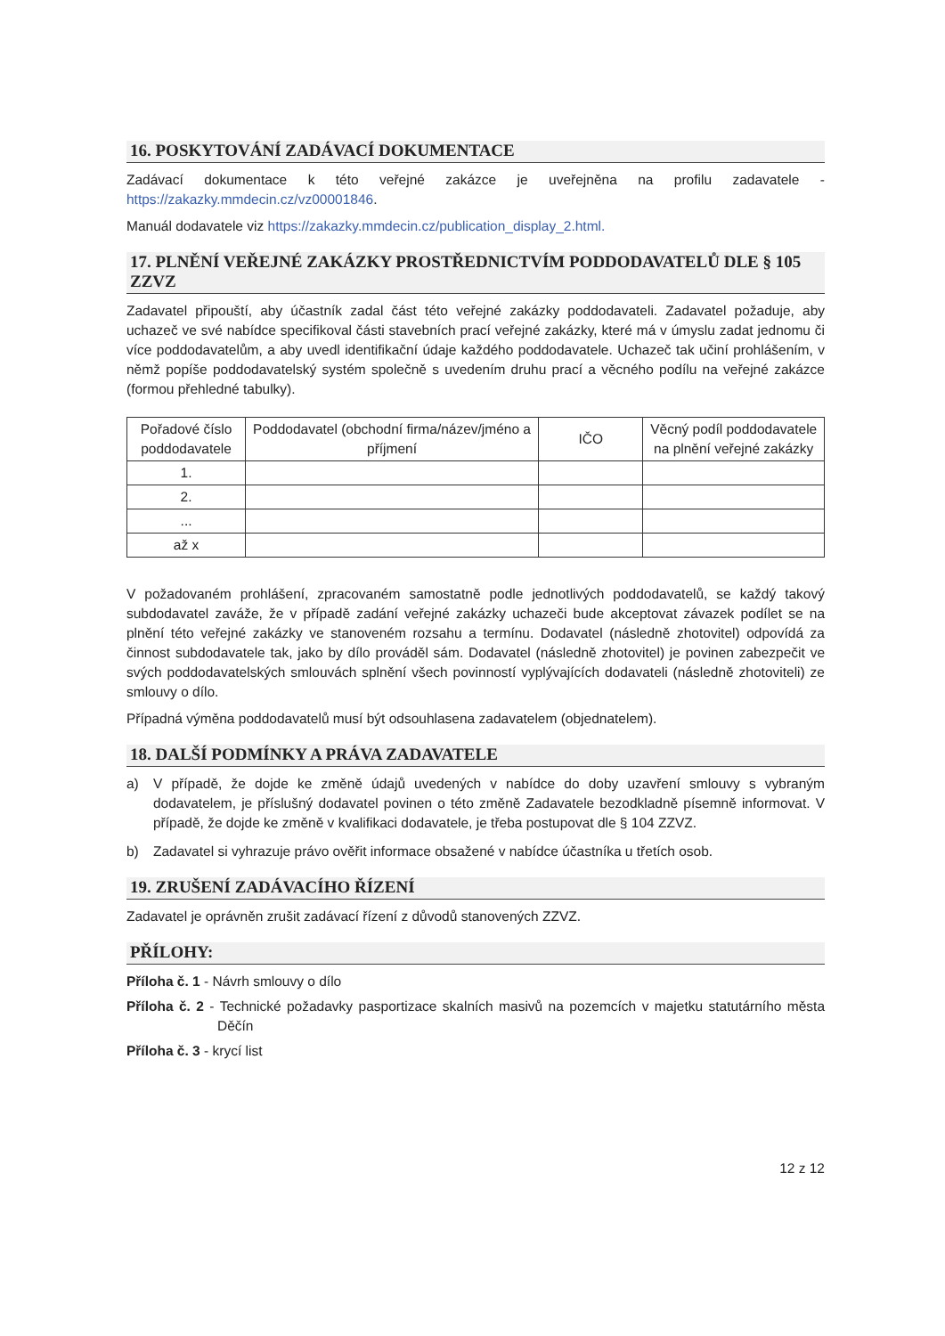16. POSKYTOVÁNÍ ZADÁVACÍ DOKUMENTACE
Zadávací dokumentace k této veřejné zakázce je uveřejněna na profilu zadavatele - https://zakazky.mmdecin.cz/vz00001846.
Manuál dodavatele viz https://zakazky.mmdecin.cz/publication_display_2.html.
17. PLNĚNÍ VEŘEJNÉ ZAKÁZKY PROSTŘEDNICTVÍM PODDODAVATELŮ DLE § 105 ZZVZ
Zadavatel připouští, aby účastník zadal část této veřejné zakázky poddodavateli. Zadavatel požaduje, aby uchazeč ve své nabídce specifikoval části stavebních prací veřejné zakázky, které má v úmyslu zadat jednomu či více poddodavatelům, a aby uvedl identifikační údaje každého poddodavatele. Uchazeč tak učiní prohlášením, v němž popíše poddodavatelský systém společně s uvedením druhu prací a věcného podílu na veřejné zakázce (formou přehledné tabulky).
| Pořadové číslo poddodavatele | Poddodavatel (obchodní firma/název/jméno a příjmení | IČO | Věcný podíl poddodavatele na plnění veřejné zakázky |
| --- | --- | --- | --- |
| 1. | | | |
| 2. | | | |
| ... | | | |
| až x | | | |
V požadovaném prohlášení, zpracovaném samostatně podle jednotlivých poddodavatelů, se každý takový subdodavatel zaváže, že v případě zadání veřejné zakázky uchazeči bude akceptovat závazek podílet se na plnění této veřejné zakázky ve stanoveném rozsahu a termínu. Dodavatel (následně zhotovitel) odpovídá za činnost subdodavatele tak, jako by dílo prováděl sám. Dodavatel (následně zhotovitel) je povinen zabezpečit ve svých poddodavatelských smlouvách splnění všech povinností vyplývajících dodavateli (následně zhotoviteli) ze smlouvy o dílo.
Případná výměna poddodavatelů musí být odsouhlasena zadavatelem (objednatelem).
18. DALŠÍ PODMÍNKY A PRÁVA ZADAVATELE
a) V případě, že dojde ke změně údajů uvedených v nabídce do doby uzavření smlouvy s vybraným dodavatelem, je příslušný dodavatel povinen o této změně Zadavatele bezodkladně písemně informovat. V případě, že dojde ke změně v kvalifikaci dodavatele, je třeba postupovat dle § 104 ZZVZ.
b) Zadavatel si vyhrazuje právo ověřit informace obsažené v nabídce účastníka u třetích osob.
19. ZRUŠENÍ ZADÁVACÍHO ŘÍZENÍ
Zadavatel je oprávněn zrušit zadávací řízení z důvodů stanovených ZZVZ.
PŘÍLOHY:
Příloha č. 1 - Návrh smlouvy o dílo
Příloha č. 2 - Technické požadavky pasportizace skalních masivů na pozemcích v majetku statutárního města Děčín
Příloha č. 3 - krycí list
12 z 12